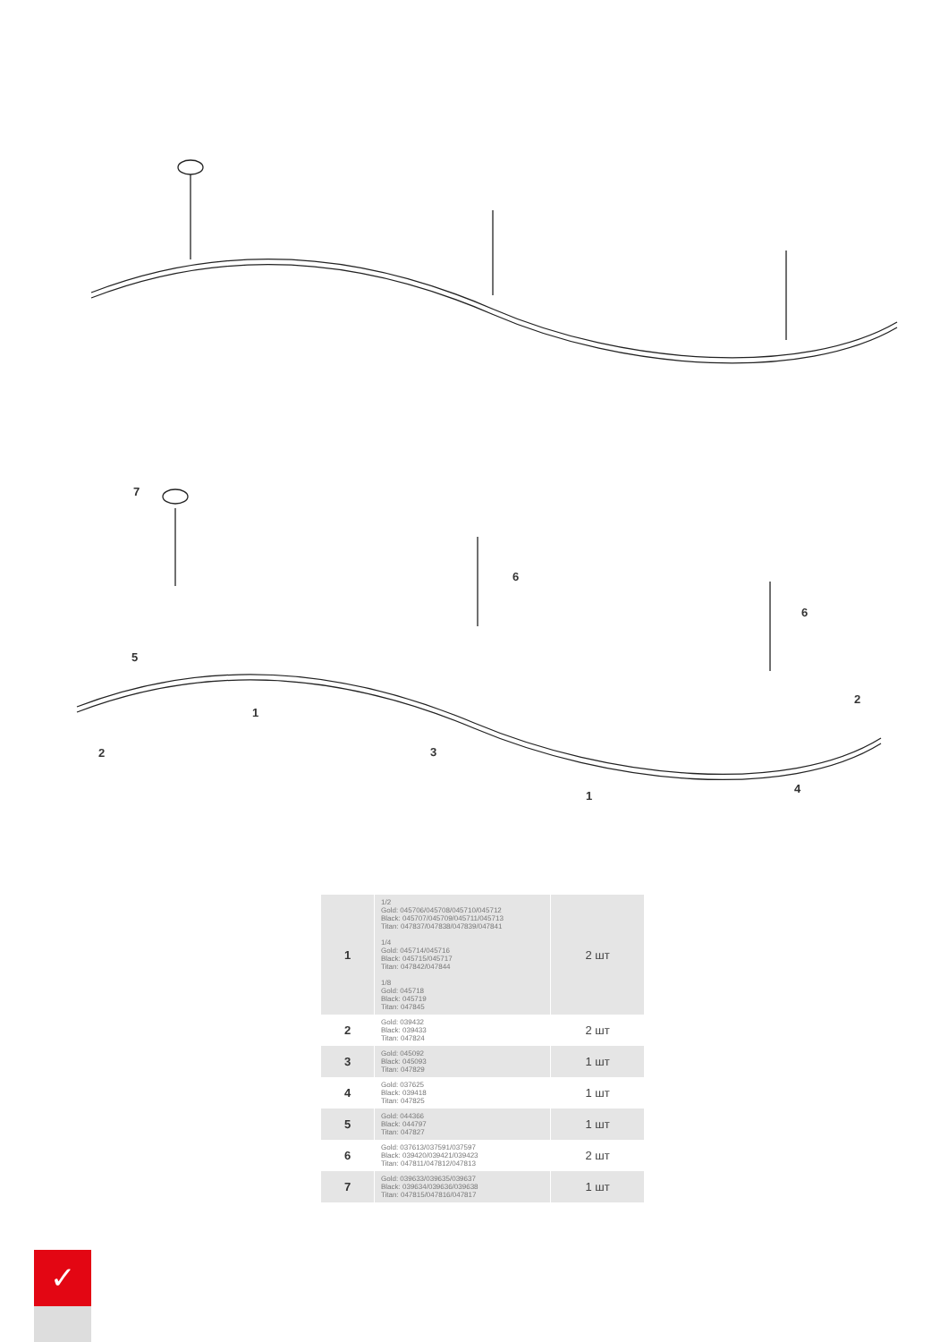7
6
6
5
1
2
3
1
4
2
| 1 | 1/2 Gold: 045706/045708/045710/045712 Black: 045707/045709/045711/045713 Titan: 047837/047838/047839/047841 1/4 Gold: 045714/045716 Black: 045715/045717 Titan: 047842/047844 1/8 Gold: 045718 Black: 045719 Titan: 047845 | 2 шт |
| 2 | Gold: 039432 Black: 039433 Titan: 047824 | 2 шт |
| 3 | Gold: 045092 Black: 045093 Titan: 047829 | 1 шт |
| 4 | Gold: 037625 Black: 039418 Titan: 047825 | 1 шт |
| 5 | Gold: 044366 Black: 044797 Titan: 047827 | 1 шт |
| 6 | Gold: 037613/037591/037597 Black: 039420/039421/039423 Titan: 047811/047812/047813 | 2 шт |
| 7 | Gold: 039633/039635/039637 Black: 039634/039636/039638 Titan: 047815/047816/047817 | 1 шт |
✓